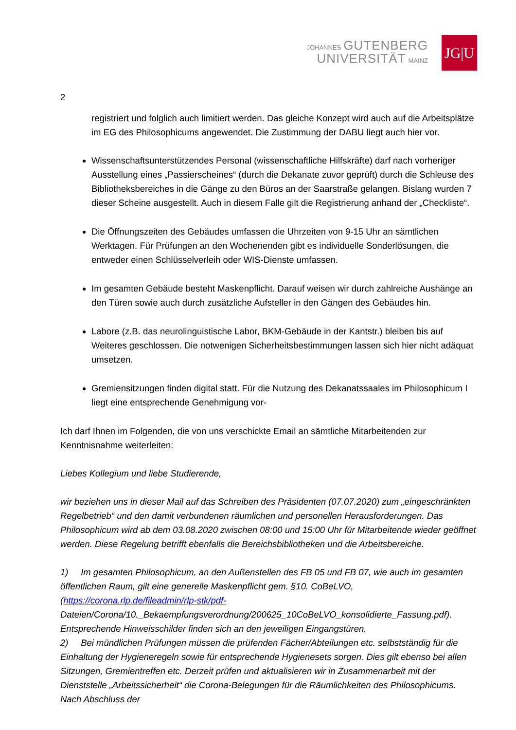JOHANNES GUTENBERG
UNIVERSITÄT MAINZ
JG|U
2
registriert und folglich auch limitiert werden. Das gleiche Konzept wird auch auf die Arbeitsplätze im EG des Philosophicums angewendet. Die Zustimmung der DABU liegt auch hier vor.
Wissenschaftsunterstützendes Personal (wissenschaftliche Hilfskräfte) darf nach vorheriger Ausstellung eines „Passierscheines“ (durch die Dekanate zuvor geprüft) durch die Schleuse des Bibliotheksbereiches in die Gänge zu den Büros an der Saarstraße gelangen. Bislang wurden 7 dieser Scheine ausgestellt. Auch in diesem Falle gilt die Registrierung anhand der „Checkliste“.
Die Öffnungszeiten des Gebäudes umfassen die Uhrzeiten von 9-15 Uhr an sämtlichen Werktagen. Für Prüfungen an den Wochenenden gibt es individuelle Sonderlösungen, die entweder einen Schlüsselverleih oder WIS-Dienste umfassen.
Im gesamten Gebäude besteht Maskenpflicht. Darauf weisen wir durch zahlreiche Aushänge an den Türen sowie auch durch zusätzliche Aufsteller in den Gängen des Gebäudes hin.
Labore (z.B. das neurolinguistische Labor, BKM-Gebäude in der Kantstr.) bleiben bis auf Weiteres geschlossen. Die notwenigen Sicherheitsbestimmungen lassen sich hier nicht adäquat umsetzen.
Gremiensitzungen finden digital statt. Für die Nutzung des Dekanatssaales im Philosophicum I liegt eine entsprechende Genehmigung vor-
Ich darf Ihnen im Folgenden, die von uns verschickte Email an sämtliche Mitarbeitenden zur Kenntnisnahme weiterleiten:
Liebes Kollegium und liebe Studierende,
wir beziehen uns in dieser Mail auf das Schreiben des Präsidenten (07.07.2020) zum „eingeschränkten Regelbetrieb“ und den damit verbundenen räumlichen und personellen Herausforderungen. Das Philosophicum wird ab dem 03.08.2020 zwischen 08:00 und 15:00 Uhr für Mitarbeitende wieder geöffnet werden. Diese Regelung betrifft ebenfalls die Bereichsbibliotheken und die Arbeitsbereiche.
1) Im gesamten Philosophicum, an den Außenstellen des FB 05 und FB 07, wie auch im gesamten öffentlichen Raum, gilt eine generelle Maskenpflicht gem. §10. CoBeLVO, (https://corona.rlp.de/fileadmin/rlp-stk/pdf-
Dateien/Corona/10._Bekaempfungsverordnung/200625_10CoBeLVO_konsolidierte_Fassung.pdf). Entsprechende Hinweisschilder finden sich an den jeweiligen Eingangstüren.
2) Bei mündlichen Prüfungen müssen die prüfenden Fächer/Abteilungen etc. selbstständig für die Einhaltung der Hygieneregeln sowie für entsprechende Hygienesets sorgen. Dies gilt ebenso bei allen Sitzungen, Gremientreffen etc. Derzeit prüfen und aktualisieren wir in Zusammenarbeit mit der Dienststelle „Arbeitssicherheit“ die Corona-Belegungen für die Räumlichkeiten des Philosophicums. Nach Abschluss der